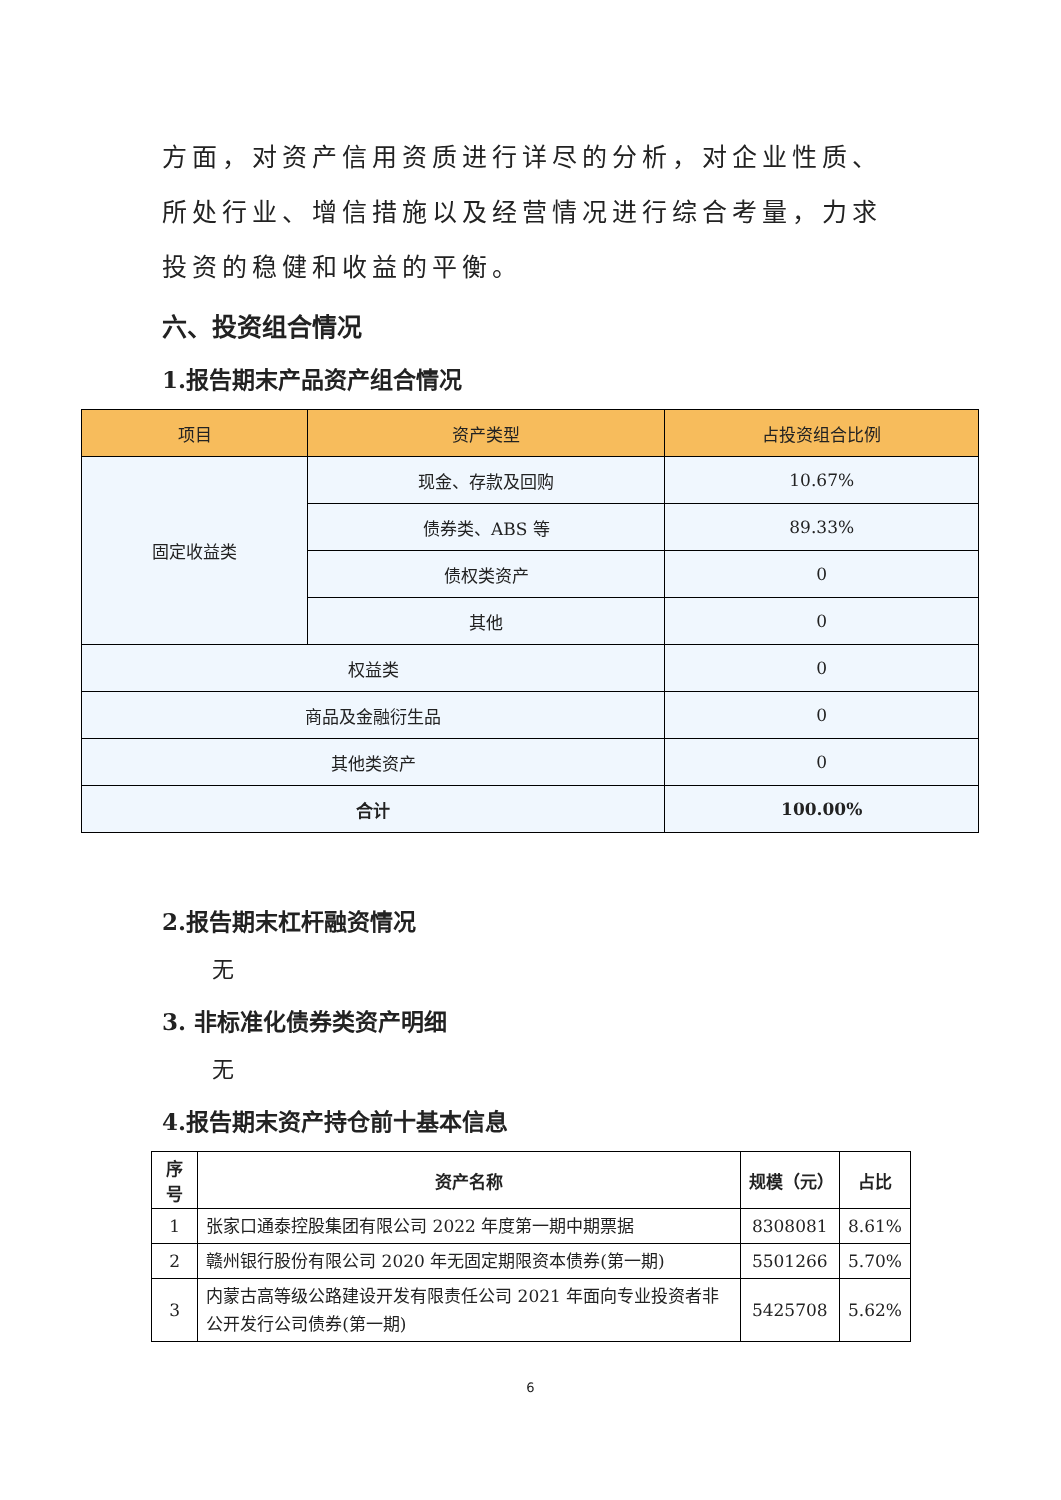方面，对资产信用资质进行详尽的分析，对企业性质、所处行业、增信措施以及经营情况进行综合考量，力求投资的稳健和收益的平衡。
六、投资组合情况
1.报告期末产品资产组合情况
| 项目 | 资产类型 | 占投资组合比例 |
| --- | --- | --- |
| 固定收益类 | 现金、存款及回购 | 10.67% |
| | 债券类、ABS 等 | 89.33% |
| | 债权类资产 | 0 |
| | 其他 | 0 |
| 权益类 | | 0 |
| 商品及金融衍生品 | | 0 |
| 其他类资产 | | 0 |
| 合计 | | 100.00% |
2.报告期末杠杆融资情况
无
3. 非标准化债券类资产明细
无
4.报告期末资产持仓前十基本信息
| 序号 | 资产名称 | 规模（元） | 占比 |
| --- | --- | --- | --- |
| 1 | 张家口通泰控股集团有限公司 2022 年度第一期中期票据 | 8308081 | 8.61% |
| 2 | 赣州银行股份有限公司 2020 年无固定期限资本债券(第一期) | 5501266 | 5.70% |
| 3 | 内蒙古高等级公路建设开发有限责任公司 2021 年面向专业投资者非公开发行公司债券(第一期) | 5425708 | 5.62% |
6